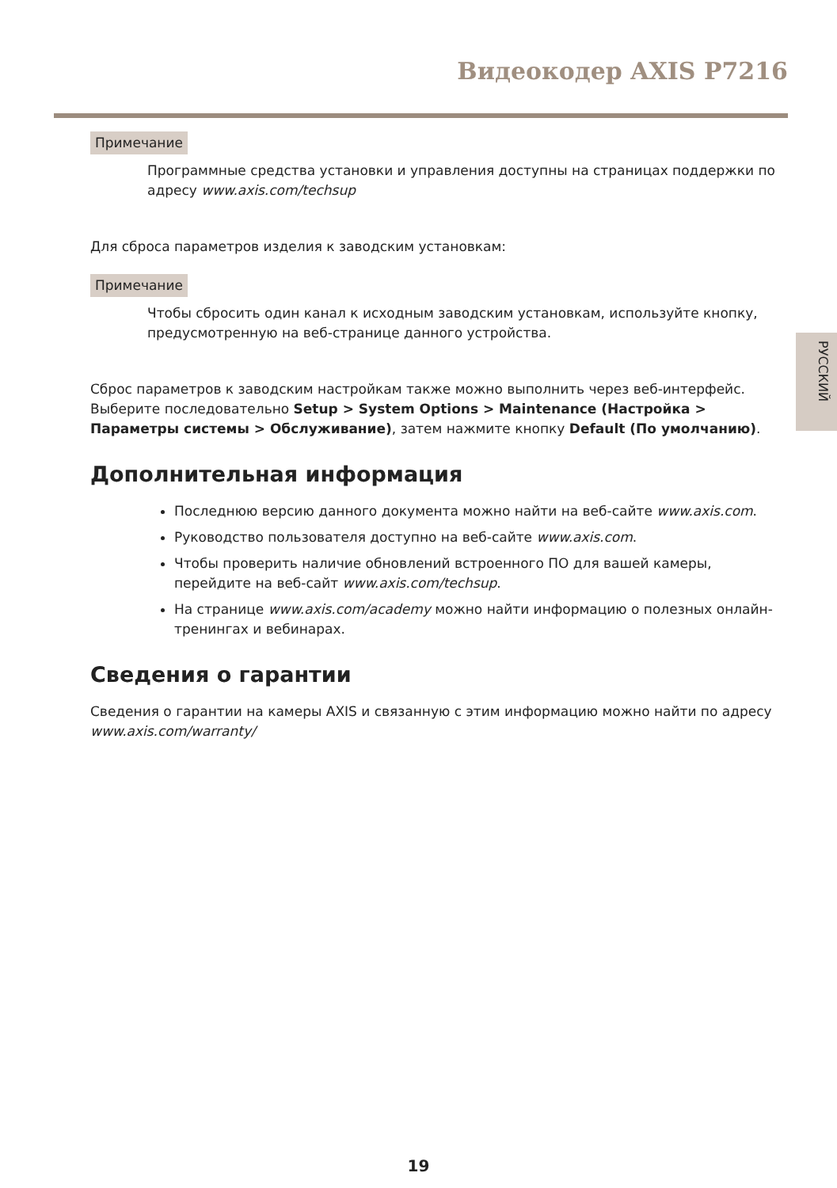Видеокодер AXIS P7216
РУССКИЙ
Примечание
Программные средства установки и управления доступны на страницах поддержки по адресу www.axis.com/techsup
Для сброса параметров изделия к заводским установкам:
Примечание
Чтобы сбросить один канал к исходным заводским установкам, используйте кнопку, предусмотренную на веб-странице данного устройства.
Сброс параметров к заводским настройкам также можно выполнить через веб-интерфейс. Выберите последовательно Setup > System Options > Maintenance (Настройка > Параметры системы > Обслуживание), затем нажмите кнопку Default (По умолчанию).
Дополнительная информация
Последнюю версию данного документа можно найти на веб-сайте www.axis.com.
Руководство пользователя доступно на веб-сайте www.axis.com.
Чтобы проверить наличие обновлений встроенного ПО для вашей камеры, перейдите на веб-сайт www.axis.com/techsup.
На странице www.axis.com/academy можно найти информацию о полезных онлайн-тренингах и вебинарах.
Сведения о гарантии
Сведения о гарантии на камеры AXIS и связанную с этим информацию можно найти по адресу www.axis.com/warranty/
19